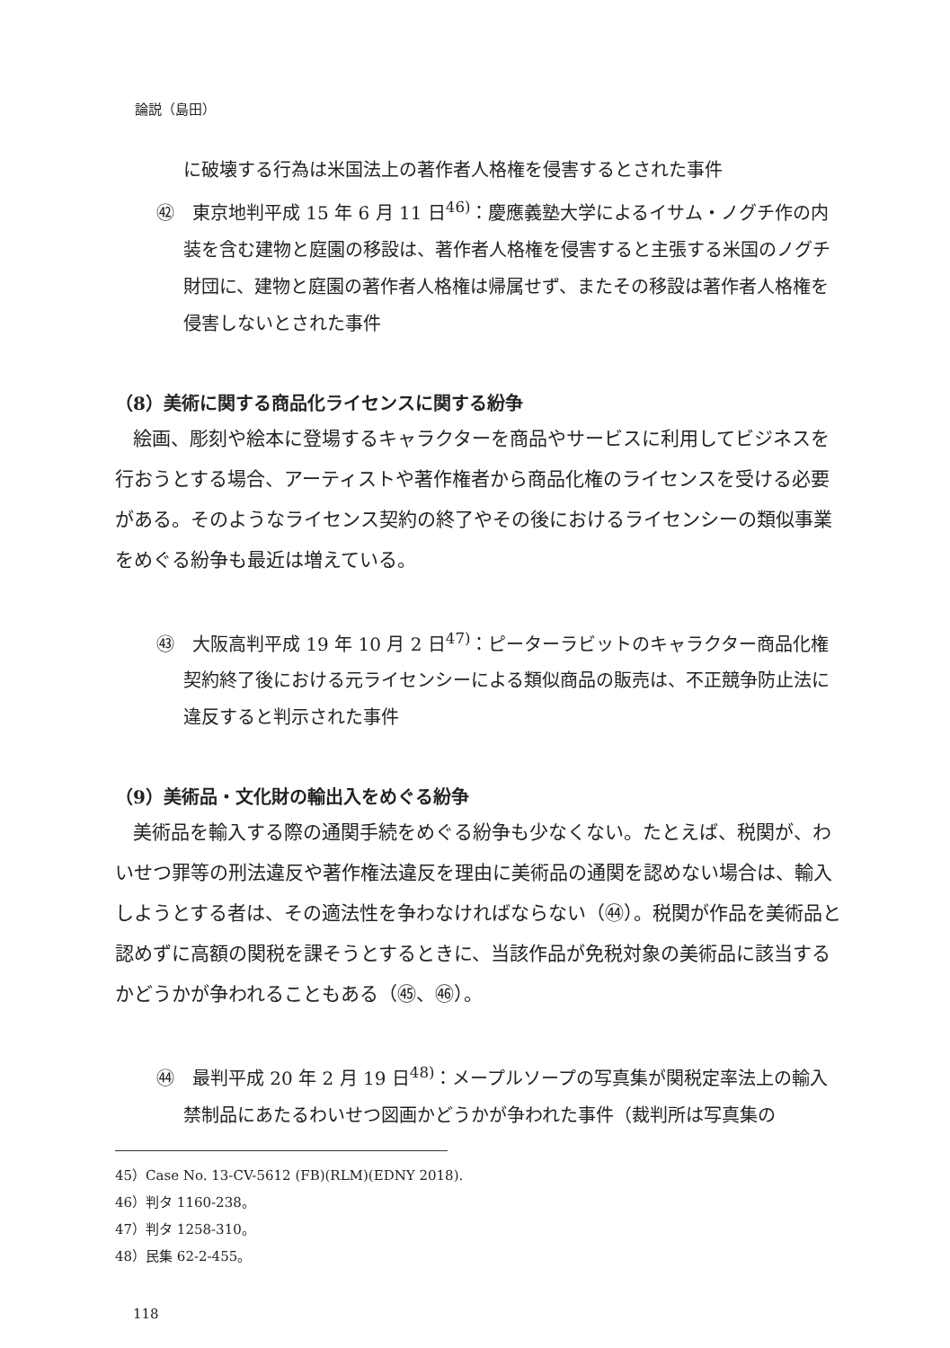論説（島田）
に破壊する行為は米国法上の著作者人格権を侵害するとされた事件
㊷　東京地判平成 15 年 6 月 11 日<sup>46)</sup>：慶應義塾大学によるイサム・ノグチ作の内装を含む建物と庭園の移設は、著作者人格権を侵害すると主張する米国のノグチ財団に、建物と庭園の著作者人格権は帰属せず、またその移設は著作者人格権を侵害しないとされた事件
（8）美術に関する商品化ライセンスに関する紛争
絵画、彫刻や絵本に登場するキャラクターを商品やサービスに利用してビジネスを行おうとする場合、アーティストや著作権者から商品化権のライセンスを受ける必要がある。そのようなライセンス契約の終了やその後におけるライセンシーの類似事業をめぐる紛争も最近は増えている。
㊸　大阪高判平成 19 年 10 月 2 日<sup>47)</sup>：ピーターラビットのキャラクター商品化権契約終了後における元ライセンシーによる類似商品の販売は、不正競争防止法に違反すると判示された事件
（9）美術品・文化財の輸出入をめぐる紛争
美術品を輸入する際の通関手続をめぐる紛争も少なくない。たとえば、税関が、わいせつ罪等の刑法違反や著作権法違反を理由に美術品の通関を認めない場合は、輸入しようとする者は、その適法性を争わなければならない（㊹）。税関が作品を美術品と認めずに高額の関税を課そうとするときに、当該作品が免税対象の美術品に該当するかどうかが争われることもある（㊺、㊻）。
㊹　最判平成 20 年 2 月 19 日<sup>48)</sup>：メープルソープの写真集が関税定率法上の輸入禁制品にあたるわいせつ図画かどうかが争われた事件（裁判所は写真集の
45）Case No. 13-CV-5612 (FB)(RLM)(EDNY 2018).
46）判タ 1160‑238。
47）判タ 1258‑310。
48）民集 62‑2‑455。
118